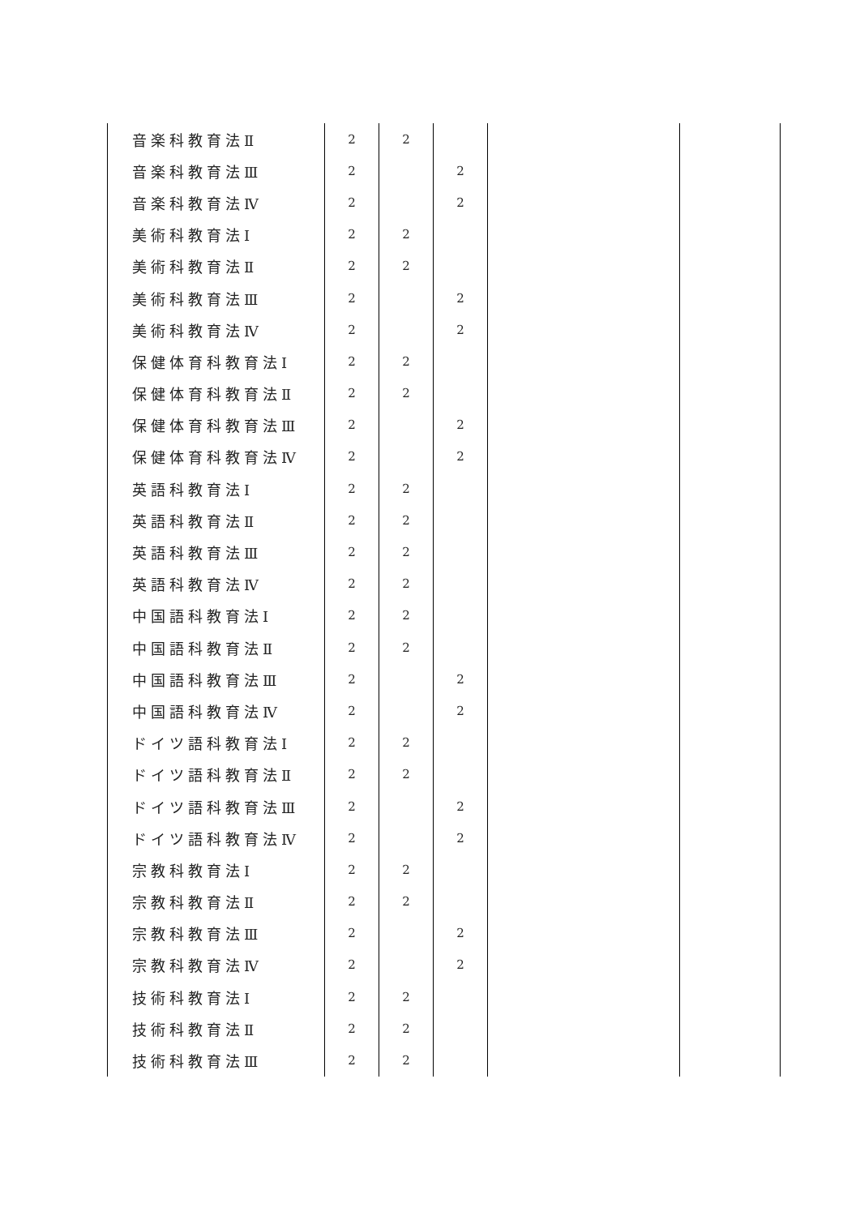| 音楽科教育法Ⅱ | 2 | 2 | | | |
| 音楽科教育法Ⅲ | 2 | | 2 | | |
| 音楽科教育法Ⅳ | 2 | | 2 | | |
| 美術科教育法Ⅰ | 2 | 2 | | | |
| 美術科教育法Ⅱ | 2 | 2 | | | |
| 美術科教育法Ⅲ | 2 | | 2 | | |
| 美術科教育法Ⅳ | 2 | | 2 | | |
| 保健体育科教育法Ⅰ | 2 | 2 | | | |
| 保健体育科教育法Ⅱ | 2 | 2 | | | |
| 保健体育科教育法Ⅲ | 2 | | 2 | | |
| 保健体育科教育法Ⅳ | 2 | | 2 | | |
| 英語科教育法Ⅰ | 2 | 2 | | | |
| 英語科教育法Ⅱ | 2 | 2 | | | |
| 英語科教育法Ⅲ | 2 | 2 | | | |
| 英語科教育法Ⅳ | 2 | 2 | | | |
| 中国語科教育法Ⅰ | 2 | 2 | | | |
| 中国語科教育法Ⅱ | 2 | 2 | | | |
| 中国語科教育法Ⅲ | 2 | | 2 | | |
| 中国語科教育法Ⅳ | 2 | | 2 | | |
| ドイツ語科教育法Ⅰ | 2 | 2 | | | |
| ドイツ語科教育法Ⅱ | 2 | 2 | | | |
| ドイツ語科教育法Ⅲ | 2 | | 2 | | |
| ドイツ語科教育法Ⅳ | 2 | | 2 | | |
| 宗教科教育法Ⅰ | 2 | 2 | | | |
| 宗教科教育法Ⅱ | 2 | 2 | | | |
| 宗教科教育法Ⅲ | 2 | | 2 | | |
| 宗教科教育法Ⅳ | 2 | | 2 | | |
| 技術科教育法Ⅰ | 2 | 2 | | | |
| 技術科教育法Ⅱ | 2 | 2 | | | |
| 技術科教育法Ⅲ | 2 | 2 | | | |